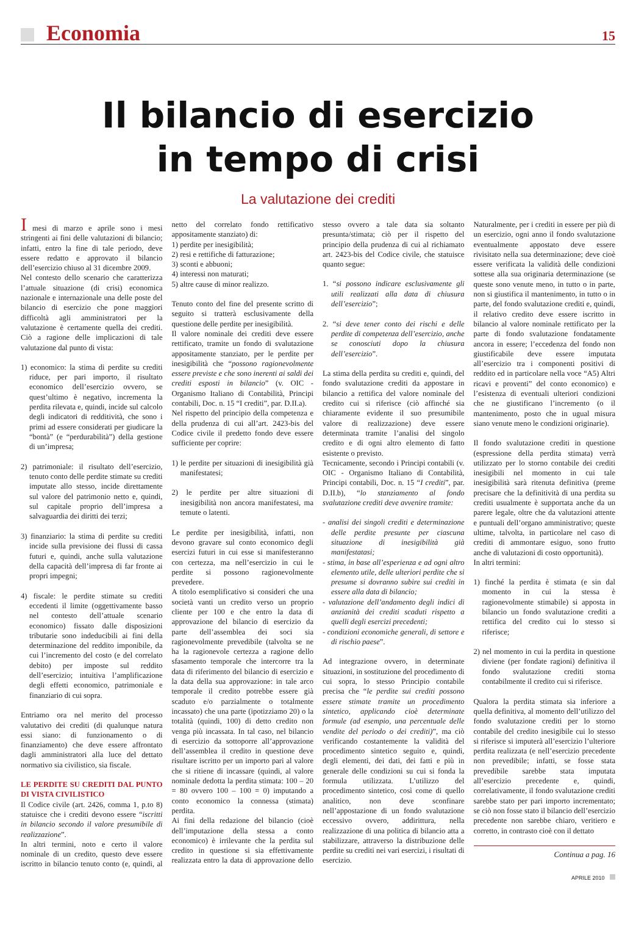Economia 15
Il bilancio di esercizio
in tempo di crisi
La valutazione dei crediti
I mesi di marzo e aprile sono i mesi stringenti ai fini delle valutazioni di bilancio; infatti, entro la fine di tale periodo, deve essere redatto e approvato il bilancio dell’esercizio chiuso al 31 dicembre 2009.
Nel contesto dello scenario che caratterizza l’attuale situazione (di crisi) economica nazionale e internazionale una delle poste del bilancio di esercizio che pone maggiori difficoltà agli amministratori per la valutazione è certamente quella dei crediti. Ciò a ragione delle implicazioni di tale valutazione dal punto di vista:
1) economico: la stima di perdite su crediti riduce, per pari importo, il risultato economico dell’esercizio ovvero, se quest’ultimo è negativo, incrementa la perdita rilevata e, quindi, incide sul calcolo degli indicatori di redditività, che sono i primi ad essere considerati per giudicare la “bontà” (e “perdurabilità”) della gestione di un’impresa;
2) patrimoniale: il risultato dell’esercizio, tenuto conto delle perdite stimate su crediti imputate allo stesso, incide direttamente sul valore del patrimonio netto e, quindi, sul capitale proprio dell’impresa a salvaguardia dei diritti dei terzi;
3) finanziario: la stima di perdite su crediti incide sulla previsione dei flussi di cassa futuri e, quindi, anche sulla valutazione della capacità dell’impresa di far fronte ai propri impegni;
4) fiscale: le perdite stimate su crediti eccedenti il limite (oggettivamente basso nel contesto dell’attuale scenario economico) fissato dalle disposizioni tributarie sono indeducibili ai fini della determinazione del reddito imponibile, da cui l’incremento del costo (e del correlato debito) per imposte sul reddito dell’esercizio; intuitiva l’amplificazione degli effetti economico, patrimoniale e finanziario di cui sopra.
Entriamo ora nel merito del processo valutativo dei crediti (di qualunque natura essi siano: di funzionamento o di finanziamento) che deve essere affrontato dagli amministratori alla luce del dettato normativo sia civilistico, sia fiscale.
LE PERDITE SU CREDITI DAL PUNTO DI VISTA CIVILISTICO
Il Codice civile (art. 2426, comma 1, p.to 8) statuisce che i crediti devono essere “iscritti in bilancio secondo il valore presumibile di realizzazione”.
In altri termini, noto e certo il valore nominale di un credito, questo deve essere iscritto in bilancio tenuto conto (e, quindi, al netto del correlato fondo rettificativo appositamente stanziato) di:
1) perdite per inesigibilità;
2) resi e rettifiche di fatturazione;
3) sconti e abbuoni;
4) interessi non maturati;
5) altre cause di minor realizzo.
Tenuto conto del fine del presente scritto di seguito si tratterà esclusivamente della questione delle perdite per inesigibilità.
Il valore nominale dei crediti deve essere rettificato, tramite un fondo di svalutazione appositamente stanziato, per le perdite per inesigibilità che “possono ragionevolmente essere previste e che sono inerenti ai saldi dei crediti esposti in bilancio” (v. OIC - Organismo Italiano di Contabilità, Principi contabili, Doc. n. 15 “I crediti”, par. D.II.a).
Nel rispetto del principio della competenza e della prudenza di cui all’art. 2423-bis del Codice civile il predetto fondo deve essere sufficiente per coprire:
1) le perdite per situazioni di inesigibilità già manifestatesi;
2) le perdite per altre situazioni di inesigibilità non ancora manifestatesi, ma temute o latenti.
Le perdite per inesigibilità, infatti, non devono gravare sul conto economico degli esercizi futuri in cui esse si manifesteranno con certezza, ma nell’esercizio in cui le perdite si possono ragionevolmente prevedere.
A titolo esemplificativo si consideri che una società vanti un credito verso un proprio cliente per 100 e che entro la data di approvazione del bilancio di esercizio da parte dell’assemblea dei soci sia ragionevolmente prevedibile (talvolta se ne ha la ragionevole certezza a ragione dello sfasamento temporale che intercorre tra la data di riferimento del bilancio di esercizio e la data della sua approvazione: in tale arco temporale il credito potrebbe essere già scaduto e/o parzialmente o totalmente incassato) che una parte (ipotizziamo 20) o la totalità (quindi, 100) di detto credito non venga più incassata. In tal caso, nel bilancio di esercizio da sottoporre all’approvazione dell’assemblea il credito in questione deve risultare iscritto per un importo pari al valore che si ritiene di incassare (quindi, al valore nominale dedotta la perdita stimata: 100 – 20 = 80 ovvero 100 – 100 = 0) imputando a conto economico la connessa (stimata) perdita.
Ai fini della redazione del bilancio (cioè dell’imputazione della stessa a conto economico) è irrilevante che la perdita sul credito in questione si sia effettivamente realizzata entro la data di approvazione dello stesso ovvero a tale data sia soltanto presunta/stimata; ciò per il rispetto del principio della prudenza di cui al richiamato art. 2423-bis del Codice civile, che statuisce quanto segue:
1. “si possono indicare esclusivamente gli utili realizzati alla data di chiusura dell’esercizio”;
2. “si deve tener conto dei rischi e delle perdite di competenza dell’esercizio, anche se conosciuti dopo la chiusura dell’esercizio”.
La stima della perdita su crediti e, quindi, del fondo svalutazione crediti da appostare in bilancio a rettifica del valore nominale del credito cui si riferisce (ciò affinché sia chiaramente evidente il suo presumibile valore di realizzazione) deve essere determinata tramite l’analisi del singolo credito e di ogni altro elemento di fatto esistente o previsto.
Tecnicamente, secondo i Principi contabili (v. OIC - Organismo Italiano di Contabilità, Principi contabili, Doc. n. 15 “I crediti”, par. D.II.b), “lo stanziamento al fondo svalutazione crediti deve avvenire tramite:
- analisi dei singoli crediti e determinazione delle perdite presunte per ciascuna situazione di inesigibilità già manifestatasi;
- stima, in base all’esperienza e ad ogni altro elemento utile, delle ulteriori perdite che si presume si dovranno subire sui crediti in essere alla data di bilancio;
- valutazione dell’andamento degli indici di anzianità dei crediti scaduti rispetto a quelli degli esercizi precedenti;
- condizioni economiche generali, di settore e di rischio paese”.
Ad integrazione ovvero, in determinate situazioni, in sostituzione del procedimento di cui sopra, lo stesso Principio contabile precisa che “le perdite sui crediti possono essere stimate tramite un procedimento sintetico, applicando cioè determinate formule (ad esempio, una percentuale delle vendite del periodo o dei crediti)”, ma ciò verificando costantemente la validità del procedimento sintetico seguito e, quindi, degli elementi, dei dati, dei fatti e più in generale delle condizioni su cui si fonda la formula utilizzata. L’utilizzo del procedimento sintetico, così come di quello analitico, non deve sconfinare nell’appostazione di un fondo svalutazione eccessivo ovvero, addirittura, nella realizzazione di una politica di bilancio atta a stabilizzare, attraverso la distribuzione delle perdite su crediti nei vari esercizi, i risultati di esercizio.
Naturalmente, per i crediti in essere per più di un esercizio, ogni anno il fondo svalutazione eventualmente appostato deve essere rivisitato nella sua determinazione; deve cioè essere verificata la validità delle condizioni sottese alla sua originaria determinazione (se queste sono venute meno, in tutto o in parte, non si giustifica il mantenimento, in tutto o in parte, del fondo svalutazione crediti e, quindi, il relativo credito deve essere iscritto in bilancio al valore nominale rettificato per la parte di fondo svalutazione fondatamente ancora in essere; l’eccedenza del fondo non giustificabile deve essere imputata all’esercizio tra i componenti positivi di reddito ed in particolare nella voce “A5) Altri ricavi e proventi” del conto economico) e l’esistenza di eventuali ulteriori condizioni che ne giustificano l’incremento (o il mantenimento, posto che in ugual misura siano venute meno le condizioni originarie).
Il fondo svalutazione crediti in questione (espressione della perdita stimata) verrà utilizzato per lo storno contabile dei crediti inesigibili nel momento in cui tale inesigibilità sarà ritenuta definitiva (preme precisare che la definitività di una perdita su crediti usualmente è supportata anche da un parere legale, oltre che da valutazioni attente e puntuali dell’organo amministrativo; queste ultime, talvolta, in particolare nel caso di crediti di ammontare esiguo, sono frutto anche di valutazioni di costo opportunità).
In altri termini:
1) finché la perdita è stimata (e sin dal momento in cui la stessa è ragionevolmente stimabile) si apposta in bilancio un fondo svalutazione crediti a rettifica del credito cui lo stesso si riferisce;
2) nel momento in cui la perdita in questione diviene (per fondate ragioni) definitiva il fondo svalutazione crediti storna contabilmente il credito cui si riferisce.
Qualora la perdita stimata sia inferiore a quella definitiva, al momento dell’utilizzo del fondo svalutazione crediti per lo storno contabile del credito inesigibile cui lo stesso si riferisce si imputerà all’esercizio l’ulteriore perdita realizzata (e nell’esercizio precedente non prevedibile; infatti, se fosse stata prevedibile sarebbe stata imputata all’esercizio precedente e, quindi, correlativamente, il fondo svalutazione crediti sarebbe stato per pari importo incrementato; se ciò non fosse stato il bilancio dell’esercizio precedente non sarebbe chiaro, veritiero e corretto, in contrasto cioè con il dettato
Continua a pag. 16
APRILE 2010